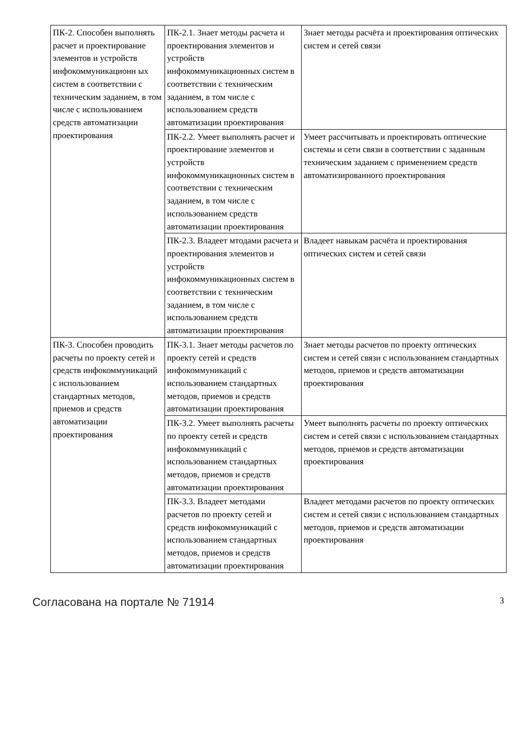| ПК-2. Способен выполнять расчет и проектирование элементов и устройств инфокоммуникационн ых систем в соответствии с техническим заданием, в том числе с использованием средств автоматизации проектирования | ПК-2.1. Знает методы расчета и проектирования элементов и устройств инфокоммуникационных систем в соответствии с техническим заданием, в том числе с использованием средств автоматизации проектирования | Знает методы расчёта и проектирования оптических систем и сетей связи |
| | ПК-2.2. Умеет выполнять расчет и проектирование элементов и устройств инфокоммуникационных систем в соответствии с техническим заданием, в том числе с использованием средств автоматизации проектирования | Умеет рассчитывать и проектировать оптические системы и сети связи в соответствии с заданным техническим заданием с применением средств автоматизированного проектирования |
| | ПК-2.3. Владеет мтодами расчета и проектирования элементов и устройств инфокоммуникационных систем в соответствии с техническим заданием, в том числе с использованием средств автоматизации проектирования | Владеет навыкам расчёта и проектирования оптических систем и сетей связи |
| ПК-3. Способен проводить расчеты по проекту сетей и средств инфокоммуникаций с использованием стандартных методов, приемов и средств автоматизации проектирования | ПК-3.1. Знает методы расчетов по проекту сетей и средств инфокоммуникаций с использованием стандартных методов, приемов и средств автоматизации проектирования | Знает методы расчетов по проекту оптических систем и сетей связи с использованием стандартных методов, приемов и средств автоматизации проектирования |
| | ПК-3.2. Умеет выполнять расчеты по проекту сетей и средств инфокоммуникаций с использованием стандартных методов, приемов и средств автоматизации проектирования | Умеет выполнять расчеты по проекту оптических систем и сетей связи с использованием стандартных методов, приемов и средств автоматизации проектирования |
| | ПК-3.3. Владеет методами расчетов по проекту сетей и средств инфокоммуникаций с использованием стандартных методов, приемов и средств автоматизации проектирования | Владеет методами расчетов по проекту оптических систем и сетей связи с использованием стандартных методов, приемов и средств автоматизации проектирования |
Согласована на портале № 71914 3